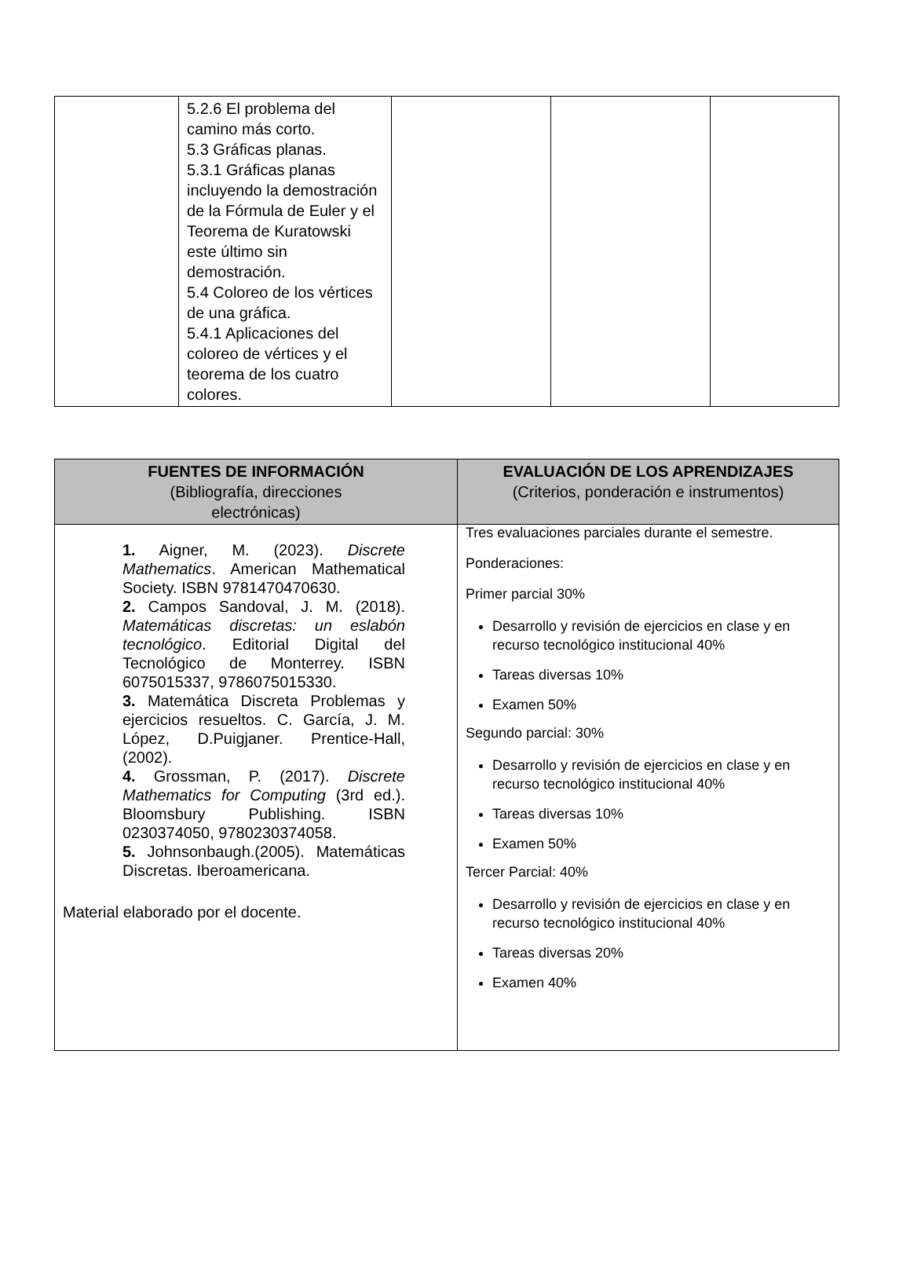| | 5.2.6 El problema del camino más corto. 5.3 Gráficas planas. 5.3.1 Gráficas planas incluyendo la demostración de la Fórmula de Euler y el Teorema de Kuratowski este último sin demostración. 5.4 Coloreo de los vértices de una gráfica. 5.4.1 Aplicaciones del coloreo de vértices y el teorema de los cuatro colores. | | | |
| FUENTES DE INFORMACIÓN (Bibliografía, direcciones electrónicas) | EVALUACIÓN DE LOS APRENDIZAJES (Criterios, ponderación e instrumentos) |
| --- | --- |
| 1. Aigner, M. (2023). Discrete Mathematics . American Mathematical Society. ISBN 9781470470630. 2. Campos Sandoval, J. M. (2018). Matemáticas discretas: un eslabón tecnológico . Editorial Digital del Tecnológico de Monterrey. ISBN 6075015337, 9786075015330. 3. Matemática Discreta Problemas y ejercicios resueltos. C. García, J. M. López, D.Puigjaner. Prentice-Hall, (2002). 4. Grossman, P. (2017). Discrete Mathematics for Computing (3rd ed.). Bloomsbury Publishing. ISBN 0230374050, 9780230374058. 5. Johnsonbaugh.(2005). Matemáticas Discretas. Iberoamericana. Material elaborado por el docente. | Tres evaluaciones parciales durante el semestre. Ponderaciones: Primer parcial 30% Desarrollo y revisión de ejercicios en clase y en recurso tecnológico institucional 40% Tareas diversas 10% Examen 50% Segundo parcial: 30% Desarrollo y revisión de ejercicios en clase y en recurso tecnológico institucional 40% Tareas diversas 10% Examen 50% Tercer Parcial: 40% Desarrollo y revisión de ejercicios en clase y en recurso tecnológico institucional 40% Tareas diversas 20% Examen 40% |